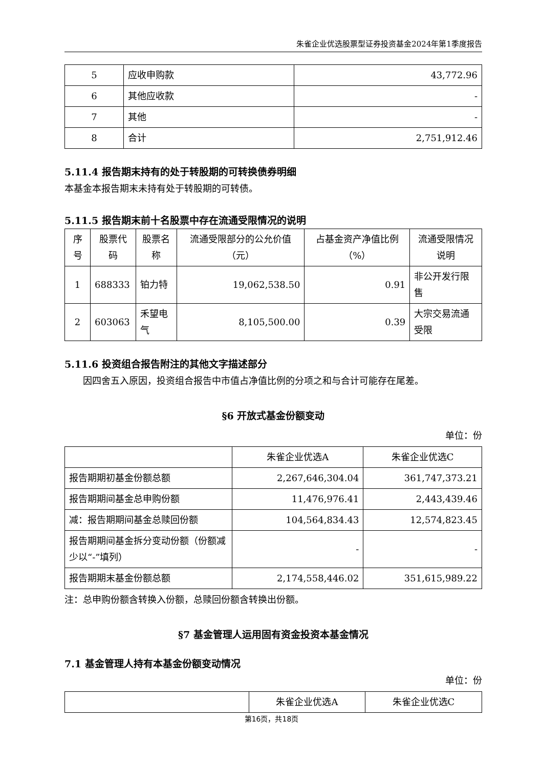朱雀企业优选股票型证券投资基金2024年第1季度报告
| 5 | 应收申购款 | 43,772.96 |
| 6 | 其他应收款 | - |
| 7 | 其他 | - |
| 8 | 合计 | 2,751,912.46 |
5.11.4 报告期末持有的处于转股期的可转换债券明细
本基金本报告期末未持有处于转股期的可转债。
5.11.5 报告期末前十名股票中存在流通受限情况的说明
| 序号 | 股票代码 | 股票名称 | 流通受限部分的公允价值（元） | 占基金资产净值比例（%） | 流通受限情况说明 |
| --- | --- | --- | --- | --- | --- |
| 1 | 688333 | 铂力特 | 19,062,538.50 | 0.91 | 非公开发行限售 |
| 2 | 603063 | 禾望电气 | 8,105,500.00 | 0.39 | 大宗交易流通受限 |
5.11.6 投资组合报告附注的其他文字描述部分
因四舍五入原因，投资组合报告中市值占净值比例的分项之和与合计可能存在尾差。
§6 开放式基金份额变动
单位：份
| | 朱雀企业优选A | 朱雀企业优选C |
| 报告期期初基金份额总额 | 2,267,646,304.04 | 361,747,373.21 |
| 报告期期间基金总申购份额 | 11,476,976.41 | 2,443,439.46 |
| 减：报告期期间基金总赎回份额 | 104,564,834.43 | 12,574,823.45 |
| 报告期期间基金拆分变动份额（份额减少以“-”填列） | - | - |
| 报告期期末基金份额总额 | 2,174,558,446.02 | 351,615,989.22 |
注：总申购份额含转换入份额，总赎回份额含转换出份额。
§7 基金管理人运用固有资金投资本基金情况
7.1 基金管理人持有本基金份额变动情况
单位：份
| | 朱雀企业优选A | 朱雀企业优选C |
第16页，共18页